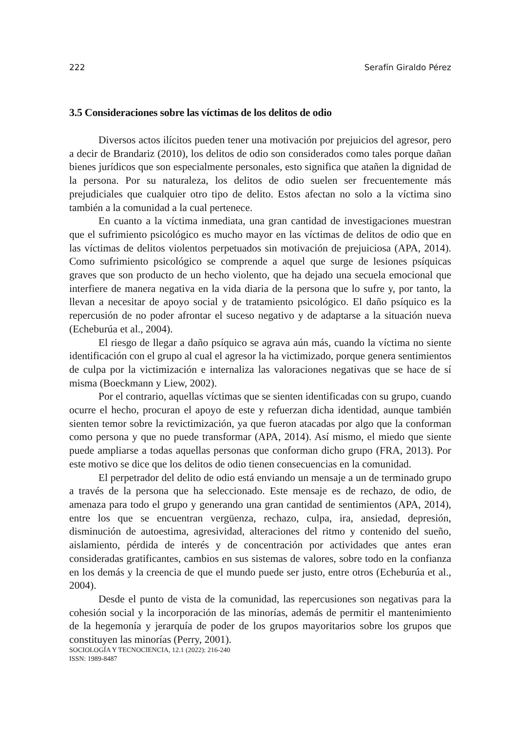222 Serafín Giraldo Pérez
3.5 Consideraciones sobre las víctimas de los delitos de odio
Diversos actos ilícitos pueden tener una motivación por prejuicios del agresor, pero a decir de Brandariz (2010), los delitos de odio son considerados como tales porque dañan bienes jurídicos que son especialmente personales, esto significa que atañen la dignidad de la persona. Por su naturaleza, los delitos de odio suelen ser frecuentemente más prejudiciales que cualquier otro tipo de delito. Estos afectan no solo a la víctima sino también a la comunidad a la cual pertenece.
En cuanto a la víctima inmediata, una gran cantidad de investigaciones muestran que el sufrimiento psicológico es mucho mayor en las víctimas de delitos de odio que en las víctimas de delitos violentos perpetuados sin motivación de prejuiciosa (APA, 2014). Como sufrimiento psicológico se comprende a aquel que surge de lesiones psíquicas graves que son producto de un hecho violento, que ha dejado una secuela emocional que interfiere de manera negativa en la vida diaria de la persona que lo sufre y, por tanto, la llevan a necesitar de apoyo social y de tratamiento psicológico. El daño psíquico es la repercusión de no poder afrontar el suceso negativo y de adaptarse a la situación nueva (Echeburúa et al., 2004).
El riesgo de llegar a daño psíquico se agrava aún más, cuando la víctima no siente identificación con el grupo al cual el agresor la ha victimizado, porque genera sentimientos de culpa por la victimización e internaliza las valoraciones negativas que se hace de sí misma (Boeckmann y Liew, 2002).
Por el contrario, aquellas víctimas que se sienten identificadas con su grupo, cuando ocurre el hecho, procuran el apoyo de este y refuerzan dicha identidad, aunque también sienten temor sobre la revictimización, ya que fueron atacadas por algo que la conforman como persona y que no puede transformar (APA, 2014). Así mismo, el miedo que siente puede ampliarse a todas aquellas personas que conforman dicho grupo (FRA, 2013). Por este motivo se dice que los delitos de odio tienen consecuencias en la comunidad.
El perpetrador del delito de odio está enviando un mensaje a un de terminado grupo a través de la persona que ha seleccionado. Este mensaje es de rechazo, de odio, de amenaza para todo el grupo y generando una gran cantidad de sentimientos (APA, 2014), entre los que se encuentran vergüenza, rechazo, culpa, ira, ansiedad, depresión, disminución de autoestima, agresividad, alteraciones del ritmo y contenido del sueño, aislamiento, pérdida de interés y de concentración por actividades que antes eran consideradas gratificantes, cambios en sus sistemas de valores, sobre todo en la confianza en los demás y la creencia de que el mundo puede ser justo, entre otros (Echeburúa et al., 2004).
Desde el punto de vista de la comunidad, las repercusiones son negativas para la cohesión social y la incorporación de las minorías, además de permitir el mantenimiento de la hegemonía y jerarquía de poder de los grupos mayoritarios sobre los grupos que constituyen las minorías (Perry, 2001).
SOCIOLOGÍA Y TECNOCIENCIA, 12.1 (2022): 216-240
ISSN: 1989-8487